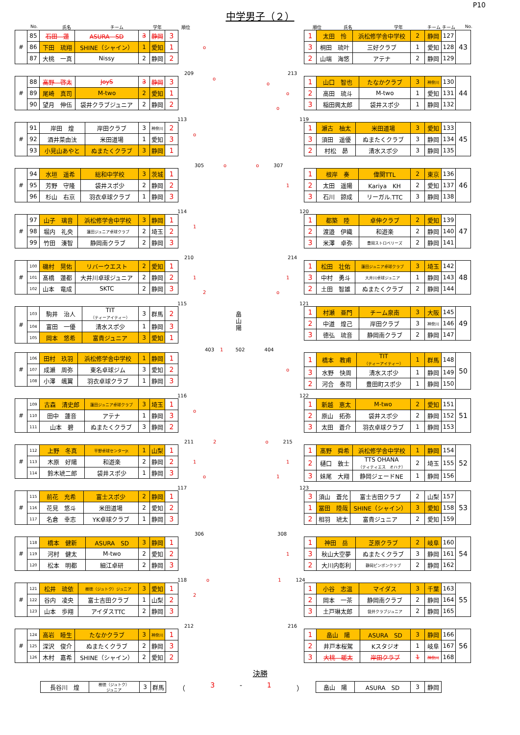P10
中学男子（２）
No. 氏名 チーム 学年 順位 順位 氏名 学年 チーム チーム No.
| # | 85 | 石田 蓮 | ASURA SD | 3 | 静岡 | 3 |
| | 86 | 下田 琉翔 | SHINE（シャイン） | 1 | 愛知 | 1 |
| | 87 | 大桃 一真 | Nissy | 2 | 静岡 | 2 |
o
| 1 | 太田 怜 | 浜松修学舎中学校 | 2 | 静岡 | 127 | 43 |
| 3 | 桐田 琉叶 | 三好クラブ | 1 | 愛知 | 128 | |
| 2 | 山端 海悠 | アテナ | 2 | 静岡 | 129 | |
209 213
| # | 88 | 高野 啓太 | JoyS | 3 | 静岡 | 3 |
| | 89 | 尾崎 真司 | M-two | 2 | 愛知 | 1 |
| | 90 | 望月 伸伍 | 袋井クラブジュニア | 2 | 静岡 | 2 |
o
o
o
o
| 1 | 山口 智也 | たなかクラブ | 3 | 神奈川 | 130 | 44 |
| 2 | 高田 琉斗 | M-two | 1 | 愛知 | 131 | |
| 3 | 稲田興太郎 | 袋井スポ少 | 1 | 静岡 | 132 | |
113 119
| # | 91 | 岸田 煌 | 岸田クラブ | 3 | 神奈川 | 2 |
| | 92 | 酒井菜由汰 | 米田道場 | 1 | 愛知 | 3 |
| | 93 | 小見山あやと | ぬまたくクラブ | 3 | 静岡 | 1 |
o
| 1 | 瀬古 柚太 | 米田道場 | 3 | 愛知 | 133 | 45 |
| 3 | 須田 遥優 | ぬまたくクラブ | 3 | 静岡 | 134 | |
| 2 | 村松 昴 | 清水スポ少 | 3 | 静岡 | 135 | |
305 o o 307
| # | 94 | 水垣 遥希 | 総和中学校 | 3 | 茨城 | 1 |
| | 95 | 芳野 守隆 | 袋井スポ少 | 2 | 静岡 | 2 |
| | 96 | 杉山 右京 | 羽衣卓球クラブ | 1 | 静岡 | 3 |
1
| 1 | 根岸 奏 | 偉関TTL | 2 | 東京 | 136 | 46 |
| 2 | 太田 遥陽 | Kariya KH | 2 | 愛知 | 137 | |
| 3 | 石川 諒成 | リーガル.TTC | 3 | 静岡 | 138 | |
114 120
| # | 97 | 山子 璃音 | 浜松修学舎中学校 | 3 | 静岡 | 1 |
| | 98 | 堀内 礼央 | 蓮田ジュニア卓球クラブ | 2 | 埼玉 | 2 |
| | 99 | 竹田 湊智 | 静岡南クラブ | 2 | 静岡 | 3 |
1
| 1 | 都築 陸 | 卓伸クラブ | 2 | 愛知 | 139 | 47 |
| 2 | 渡邉 伊織 | 和遊楽 | 2 | 静岡 | 140 | |
| 3 | 米澤 卓弥 | 豊岡ストロベリーズ | 2 | 静岡 | 141 | |
210 214
| # | 100 | 磯村 晃佑 | リバーウエスト | 2 | 愛知 | 1 |
| | 101 | 髙橋 蓮都 | 大井川卓球ジュニア | 2 | 静岡 | 2 |
| | 102 | 山本 竜成 | SKTC | 2 | 静岡 | 3 |
1
2
1
o
| 1 | 松田 壮佑 | 蓮田ジュニア卓球クラブ | 3 | 埼玉 | 142 | 48 |
| 3 | 中村 勇斗 | 大井川卓球ジュニア | 1 | 静岡 | 143 | |
| 2 | 土田 智雄 | ぬまたくクラブ | 2 | 静岡 | 144 | |
115 121
| # | 103 | 駒井 治人 | TIT （ティーアイティー） | 3 | 群馬 | 2 |
| | 104 | 富田 一優 | 清水スポ少 | 1 | 静岡 | 3 |
| | 105 | 岡本 悠希 | 富貴ジュニア | 3 | 愛知 | 1 |
畠山陽
| 1 | 村瀬 亜門 | チーム泉南 | 3 | 大阪 | 145 | 49 |
| 2 | 中道 煌己 | 岸田クラブ | 3 | 神奈川 | 146 | |
| 3 | 徳弘 琉音 | 静岡南クラブ | 2 | 静岡 | 147 | |
403 1 502 404
| # | 106 | 田村 玖羽 | 浜松修学舎中学校 | 1 | 静岡 | 1 |
| | 107 | 成瀬 周弥 | 東名卓球ジム | 3 | 愛知 | 2 |
| | 108 | 小澤 颯翼 | 羽衣卓球クラブ | 1 | 静岡 | 3 |
o
| 1 | 橋本 教甫 | TIT （ティーアイティー） | 1 | 群馬 | 148 | 50 |
| 3 | 水野 快周 | 清水スポ少 | 1 | 静岡 | 149 | |
| 2 | 河合 泰司 | 豊田町スポ少 | 1 | 静岡 | 150 | |
116 122
| # | 109 | 古森 清史郎 | 蓮田ジュニア卓球クラブ | 3 | 埼玉 | 1 |
| | 110 | 田中 蓮音 | アテナ | 1 | 静岡 | 3 |
| | 111 | 山本 碧 | ぬまたくクラブ | 3 | 静岡 | 2 |
o
| 1 | 新越 恵太 | M-two | 2 | 愛知 | 151 | 51 |
| 2 | 原山 拓弥 | 袋井スポ少 | 2 | 静岡 | 152 | |
| 3 | 太田 蒼介 | 羽衣卓球クラブ | 1 | 静岡 | 153 | |
211 2 o 215
| # | 112 | 上野 冬真 | 平野卓球センターJr. | 1 | 山梨 | 1 |
| | 113 | 木原 好陽 | 和遊楽 | 2 | 静岡 | 2 |
| | 114 | 鈴木琥二郎 | 袋井スポ少 | 1 | 静岡 | 3 |
1
o
1
1
| 1 | 髙野 舜希 | 浜松修学舎中学校 | 1 | 静岡 | 154 | 52 |
| 2 | 樋口 敦士 | TTS OHANA （ティティエス オハナ） | 2 | 埼玉 | 155 | |
| 3 | 妹尾 大翔 | 静岡ジェードNE | 1 | 静岡 | 156 | |
117 123
| # | 115 | 前花 充希 | 富士スポ少 | 2 | 静岡 | 1 |
| | 116 | 花見 悠斗 | 米田道場 | 2 | 愛知 | 2 |
| | 117 | 名倉 幸志 | YK卓球クラブ | 1 | 静岡 | 3 |
| 3 | 須山 蒼允 | 富士吉田クラブ | 2 | 山梨 | 157 | 53 |
| 1 | 冨田 陸哉 | SHINE（シャイン） | 3 | 愛知 | 158 | |
| 2 | 相羽 琥太 | 富貴ジュニア | 2 | 愛知 | 159 | |
306 308
| # | 118 | 橋本 健新 | ASURA SD | 3 | 静岡 | 1 |
| | 119 | 河村 健太 | M-two | 2 | 愛知 | 2 |
| | 120 | 松本 明都 | 細江卓研 | 2 | 静岡 | 3 |
1
| 1 | 神田 岳 | 芝原クラブ | 2 | 岐阜 | 160 | 54 |
| 3 | 秋山大空夢 | ぬまたくクラブ | 3 | 静岡 | 161 | |
| 2 | 大川内彰利 | 静岡ピンポンクラブ | 2 | 静岡 | 162 | |
118 o 1 124
| # | 121 | 松井 琉依 | 樹徳（ジュトク）ジュニア | 3 | 愛知 | 1 |
| | 122 | 谷内 凌央 | 富士吉田クラブ | 1 | 山梨 | 2 |
| | 123 | 山本 歩翔 | アイダスTTC | 2 | 静岡 | 3 |
2
| 1 | 小谷 志温 | マイダス | 3 | 千葉 | 163 | 55 |
| 2 | 岡本 一茶 | 静岡南クラブ | 2 | 静岡 | 164 | |
| 3 | 土戸琳太郎 | 袋井クラブジュニア | 2 | 静岡 | 165 | |
212 216
| # | 124 | 高岩 睦生 | たなかクラブ | 3 | 神奈川 | 1 |
| | 125 | 深沢 俊介 | ぬまたくクラブ | 2 | 静岡 | 3 |
| | 126 | 木村 嘉希 | SHINE（シャイン） | 2 | 愛知 | 2 |
| 1 | 畠山 陽 | ASURA SD | 3 | 静岡 | 166 | 56 |
| 2 | 井戸本桜駕 | Kスタジオ | 1 | 岐阜 | 167 | |
| 3 | 大桃 暖太 | 岸田クラブ | 1 | 神奈川 | 168 | |
決勝
| 長谷川 煌 | 樹徳（ジュトク） ジュニア | 3 | 群馬 |
（ 3 - 1 ）
| 畠山 陽 | ASURA SD | 3 | 静岡 |